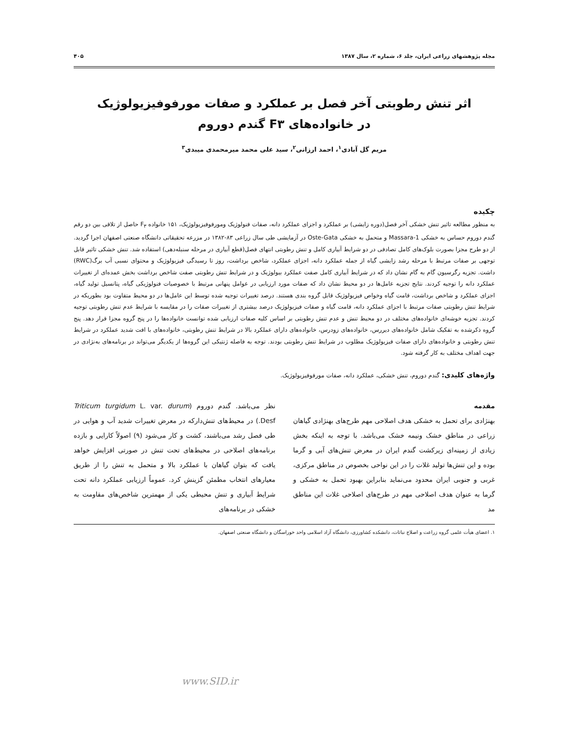مجله پژوهشهای زراعی ایران، جلد ۶، شماره ۲، سال ۱۳۸۷ ۴۰۵
اثر تنش رطوبتی آخر فصل بر عملکرد و صفات مورفوفیزیولوژیک
در خانواده‌های F۳ گندم دوروم
مریم گل آبادی<sup>۱</sup>، احمد ارزانی<sup>۲</sup>، سید علی محمد میرمحمدی میبدی<sup>۳</sup>
چکیده
به منظور مطالعه تاثیر تنش خشکی آخر فصل(دوره زایشی) بر عملکرد و اجزای عملکرد دانه، صفات فنولوژیک ومورفوفیزیولوژیک، ۱۵۱ خانواده F<sub>۳</sub> حاصل از تلاقی بین دو رقم گندم دوروم حساس به خشکی Massara-1 و متحمل به خشکی Oste-Gata در آزمایشی طی سال زراعی ۸۳-۱۳۸۲ در مزرعه تحقیقاتی دانشگاه صنعتی اصفهان اجرا گردید. از دو طرح مجزا بصورت بلوک‌های کامل تصادفی در دو شرایط آبیاری کامل و تنش رطوبتی انتهای فصل(قطع آبیاری در مرحله سنبله‌دهی) استفاده شد. تنش خشکی تاثیر قابل توجهی بر صفات مرتبط با مرحله رشد زایشی گیاه از جمله عملکرد دانه، اجزای عملکرد، شاخص برداشت، روز تا رسیدگی فیزیولوژیک و محتوای نسبی آب برگ(RWC) داشت. تجزیه رگرسیون گام به گام نشان داد که در شرایط آبیاری کامل صفت عملکرد بیولوژیک و در شرایط تنش رطوبتی صفت شاخص برداشت بخش عمده‌ای از تغییرات عملکرد دانه را توجیه کردند. نتایج تجزیه عامل‌ها در دو محیط نشان داد که صفات مورد ارزیابی در عوامل پنهانی مرتبط با خصوصیات فنولوژیکی گیاه، پتانسیل تولید گیاه، اجزای عملکرد و شاخص برداشت، قامت گیاه وخواص فیزیولوژیک قابل گروه بندی هستند. درصد تغییرات توجیه شده توسط این عامل‌ها در دو محیط متفاوت بود بطوریکه در شرایط تنش رطوبتی صفات مرتبط با اجزای عملکرد دانه، قامت گیاه و صفات فیزیولوژیک درصد بیشتری از تغییرات صفات را در مقایسه با شرایط عدم تنش رطوبتی توجیه کردند. تجزیه خوشه‌ای خانواده‌های مختلف در دو محیط تنش و عدم تنش رطوبتی بر اساس کلیه صفات ارزیابی شده توانست خانواده‌ها را در پنج گروه مجزا قرار دهد. پنج گروه ذکرشده به تفکیک شامل خانواده‌های دیررس، خانواده‌های زودرس، خانواده‌های دارای عملکرد بالا در شرایط تنش رطوبتی، خانواده‌های با افت شدید عملکرد در شرایط تنش رطوبتی و خانواده‌های دارای صفات فیزیولوژیک مطلوب در شرایط تنش رطوبتی بودند. توجه به فاصله ژنتیکی این گروه‌ها از یکدیگر می‌تواند در برنامه‌های به‌نژادی در جهت اهداف مختلف به کار گرفته شود.
واژه‌های کلیدی: گندم دوروم، تنش خشکی، عملکرد دانه، صفات مورفوفیزیولوژیک.
مقدمه
بهنژادی برای تحمل به خشکی هدف اصلاحی مهم طرح‌های بهنژادی گیاهان زراعی در مناطق خشک ونیمه خشک می‌باشد. با توجه به اینکه بخش زیادی از زمینه‌ای زیرکشت گندم ایران در معرض تنش‌های آبی و گرما بوده و این تنش‌ها تولید غلات را در این نواحی بخصوص در مناطق مرکزی، غربی و جنوبی ایران محدود می‌نماید بنابراین بهبود تحمل به خشکی و گرما به عنوان هدف اصلاحی مهم در طرح‌های اصلاحی غلات این مناطق مد
نظر می‌باشد. گندم دوروم (Triticum turgidum L. var. durum Desf.) در محیط‌های تنش‌دارکه در معرض تغییرات شدید آب و هوایی در طی فصل رشد می‌باشند، کشت و کار می‌شود (۹) اصولاً کارایی و بازده برنامه‌های اصلاحی در محیط‌های تحت تنش در صورتی افزایش خواهد یافت که بتوان گیاهان با عملکرد بالا و متحمل به تنش را از طریق معیارهای انتخاب مطمئن گزینش کرد. عموماً ارزیابی عملکرد دانه تحت شرایط آبیاری و تنش محیطی یکی از مهمترین شاخص‌های مقاومت به خشکی در برنامه‌های
۱. اعضای هیأت علمی گروه زراعت و اصلاح نباتات، دانشکده کشاورزی، دانشگاه آزاد اسلامی واحد خوراسگان و دانشگاه صنعتی اصفهان.
www.SID.ir